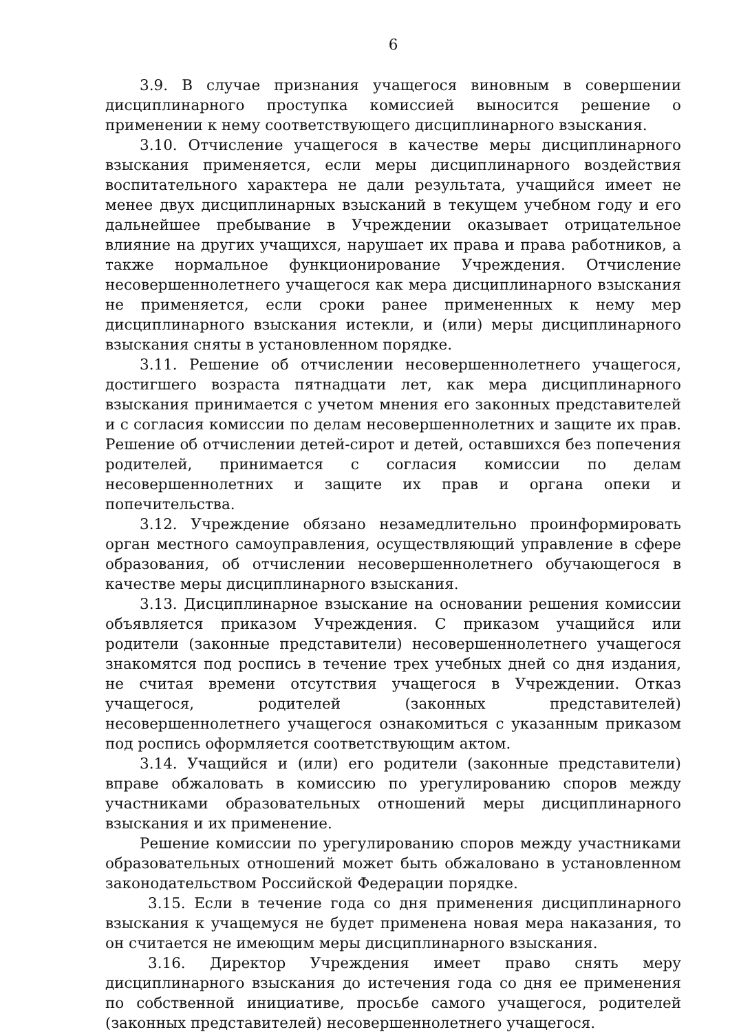6
3.9. В случае признания учащегося виновным в совершении дисциплинарного проступка комиссией выносится решение о применении к нему соответствующего дисциплинарного взыскания.
3.10. Отчисление учащегося в качестве меры дисциплинарного взыскания применяется, если меры дисциплинарного воздействия воспитательного характера не дали результата, учащийся имеет не менее двух дисциплинарных взысканий в текущем учебном году и его дальнейшее пребывание в Учреждении оказывает отрицательное влияние на других учащихся, нарушает их права и права работников, а также нормальное функционирование Учреждения. Отчисление несовершеннолетнего учащегося как мера дисциплинарного взыскания не применяется, если сроки ранее примененных к нему мер дисциплинарного взыскания истекли, и (или) меры дисциплинарного взыскания сняты в установленном порядке.
3.11. Решение об отчислении несовершеннолетнего учащегося, достигшего возраста пятнадцати лет, как мера дисциплинарного взыскания принимается с учетом мнения его законных представителей и с согласия комиссии по делам несовершеннолетних и защите их прав. Решение об отчислении детей-сирот и детей, оставшихся без попечения родителей, принимается с согласия комиссии по делам несовершеннолетних и защите их прав и органа опеки и попечительства.
3.12. Учреждение обязано незамедлительно проинформировать орган местного самоуправления, осуществляющий управление в сфере образования, об отчислении несовершеннолетнего обучающегося в качестве меры дисциплинарного взыскания.
3.13. Дисциплинарное взыскание на основании решения комиссии объявляется приказом Учреждения. С приказом учащийся или родители (законные представители) несовершеннолетнего учащегося знакомятся под роспись в течение трех учебных дней со дня издания, не считая времени отсутствия учащегося в Учреждении. Отказ учащегося, родителей (законных представителей) несовершеннолетнего учащегося ознакомиться с указанным приказом под роспись оформляется соответствующим актом.
3.14. Учащийся и (или) его родители (законные представители) вправе обжаловать в комиссию по урегулированию споров между участниками образовательных отношений меры дисциплинарного взыскания и их применение.
Решение комиссии по урегулированию споров между участниками образовательных отношений может быть обжаловано в установленном законодательством Российской Федерации порядке.
3.15. Если в течение года со дня применения дисциплинарного взыскания к учащемуся не будет применена новая мера наказания, то он считается не имеющим меры дисциплинарного взыскания.
3.16. Директор Учреждения имеет право снять меру дисциплинарного взыскания до истечения года со дня ее применения по собственной инициативе, просьбе самого учащегося, родителей (законных представителей) несовершеннолетнего учащегося.